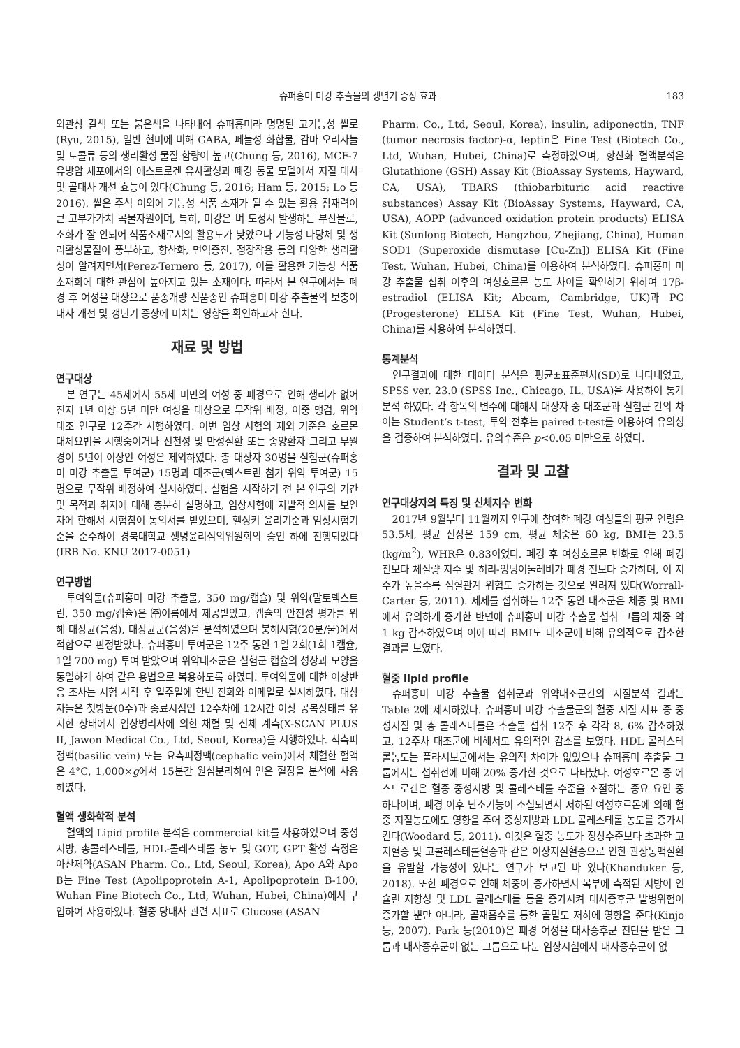슈퍼홍미 미강 추출물의 갱년기 증상 효과 183
외관상 갈색 또는 붉은색을 나타내어 슈퍼홍미라 명명된 고기능성 쌀로(Ryu, 2015), 일반 현미에 비해 GABA, 페놀성 화합물, 감마 오리자놀 및 토콜류 등의 생리활성 물질 함량이 높고(Chung 등, 2016), MCF-7 유방암 세포에서의 에스트로겐 유사활성과 폐경 동물 모델에서 지질 대사 및 골대사 개선 효능이 있다(Chung 등, 2016; Ham 등, 2015; Lo 등 2016). 쌀은 주식 이외에 기능성 식품 소재가 될 수 있는 활용 잠재력이 큰 고부가가치 곡물자원이며, 특히, 미강은 벼 도정시 발생하는 부산물로, 소화가 잘 안되어 식품소재로서의 활용도가 낮았으나 기능성 다당체 및 생리활성물질이 풍부하고, 항산화, 면역증진, 정장작용 등의 다양한 생리활성이 알려지면서(Perez-Ternero 등, 2017), 이를 활용한 기능성 식품 소재화에 대한 관심이 높아지고 있는 소재이다. 따라서 본 연구에서는 폐경 후 여성을 대상으로 품종개량 신품종인 슈퍼홍미 미강 추출물의 보충이 대사 개선 및 갱년기 증상에 미치는 영향을 확인하고자 한다.
재료 및 방법
연구대상
본 연구는 45세에서 55세 미만의 여성 중 폐경으로 인해 생리가 없어진지 1년 이상 5년 미만 여성을 대상으로 무작위 배정, 이중 맹검, 위약 대조 연구로 12주간 시행하였다. 이번 임상 시험의 제외 기준은 호르몬 대체요법을 시행중이거나 선천성 및 만성질환 또는 종양환자 그리고 무월경이 5년이 이상인 여성은 제외하였다. 총 대상자 30명을 실험군(슈퍼홍미 미강 추출물 투여군) 15명과 대조군(덱스트린 첨가 위약 투여군) 15명으로 무작위 배정하여 실시하였다. 실험을 시작하기 전 본 연구의 기간 및 목적과 취지에 대해 충분히 설명하고, 임상시험에 자발적 의사를 보인자에 한해서 시험참여 동의서를 받았으며, 헬싱키 윤리기준과 임상시험기준을 준수하여 경북대학교 생명윤리심의위원회의 승인 하에 진행되었다(IRB No. KNU 2017-0051)
연구방법
투여약물(슈퍼홍미 미강 추출물, 350 mg/캡슐) 및 위약(말토덱스트린, 350 mg/캡슐)은 ㈜이롬에서 제공받았고, 캡슐의 안전성 평가를 위해 대장균(음성), 대장균군(음성)을 분석하였으며 붕해시험(20분/물)에서 적합으로 판정받았다. 슈퍼홍미 투여군은 12주 동안 1일 2회(1회 1캡슐, 1일 700 mg) 투여 받았으며 위약대조군은 실험군 캡슐의 성상과 모양을 동일하게 하여 같은 용법으로 복용하도록 하였다. 투여약물에 대한 이상반응 조사는 시험 시작 후 일주일에 한번 전화와 이메일로 실시하였다. 대상자들은 첫방문(0주)과 종료시점인 12주차에 12시간 이상 공복상태를 유지한 상태에서 임상병리사에 의한 채혈 및 신체 계측(X-SCAN PLUS II, Jawon Medical Co., Ltd, Seoul, Korea)을 시행하였다. 척측피정맥(basilic vein) 또는 요측피정맥(cephalic vein)에서 채혈한 혈액은 4°C, 1,000×g에서 15분간 원심분리하여 얻은 혈장을 분석에 사용하였다.
혈액 생화학적 분석
혈액의 Lipid profile 분석은 commercial kit를 사용하였으며 중성지방, 총콜레스테롤, HDL-콜레스테롤 농도 및 GOT, GPT 활성 측정은 아산제약(ASAN Pharm. Co., Ltd, Seoul, Korea), Apo A와 Apo B는 Fine Test (Apolipoprotein A-1, Apolipoprotein B-100, Wuhan Fine Biotech Co., Ltd, Wuhan, Hubei, China)에서 구입하여 사용하였다. 혈중 당대사 관련 지표로 Glucose (ASAN
Pharm. Co., Ltd, Seoul, Korea), insulin, adiponectin, TNF (tumor necrosis factor)-α, leptin은 Fine Test (Biotech Co., Ltd, Wuhan, Hubei, China)로 측정하였으며, 항산화 혈액분석은 Glutathione (GSH) Assay Kit (BioAssay Systems, Hayward, CA, USA), TBARS (thiobarbituric acid reactive substances) Assay Kit (BioAssay Systems, Hayward, CA, USA), AOPP (advanced oxidation protein products) ELISA Kit (Sunlong Biotech, Hangzhou, Zhejiang, China), Human SOD1 (Superoxide dismutase [Cu-Zn]) ELISA Kit (Fine Test, Wuhan, Hubei, China)를 이용하여 분석하였다. 슈퍼홍미 미강 추출물 섭취 이후의 여성호르몬 농도 차이를 확인하기 위하여 17β-estradiol (ELISA Kit; Abcam, Cambridge, UK)과 PG (Progesterone) ELISA Kit (Fine Test, Wuhan, Hubei, China)를 사용하여 분석하였다.
통계분석
연구결과에 대한 데이터 분석은 평균±표준편차(SD)로 나타내었고, SPSS ver. 23.0 (SPSS Inc., Chicago, IL, USA)을 사용하여 통계분석 하였다. 각 항목의 변수에 대해서 대상자 중 대조군과 실험군 간의 차이는 Student’s t-test, 투약 전후는 paired t-test를 이용하여 유의성을 검증하여 분석하였다. 유의수준은 p<0.05 미만으로 하였다.
결과 및 고찰
연구대상자의 특징 및 신체지수 변화
2017년 9월부터 11월까지 연구에 참여한 폐경 여성들의 평균 연령은 53.5세, 평균 신장은 159 cm, 평균 체중은 60 kg, BMI는 23.5 (kg/m<sup>2</sup>), WHR은 0.83이었다. 폐경 후 여성호르몬 변화로 인해 폐경 전보다 체질량 지수 및 허리-엉덩이둘레비가 폐경 전보다 증가하며, 이 지수가 높을수록 심혈관계 위험도 증가하는 것으로 알려져 있다(Worrall-Carter 등, 2011). 제제를 섭취하는 12주 동안 대조군은 체중 및 BMI에서 유의하게 증가한 반면에 슈퍼홍미 미강 추출물 섭취 그룹의 체중 약 1 kg 감소하였으며 이에 따라 BMI도 대조군에 비해 유의적으로 감소한 결과를 보였다.
혈중 lipid profile
슈퍼홍미 미강 추출물 섭취군과 위약대조군간의 지질분석 결과는 Table 2에 제시하였다. 슈퍼홍미 미강 추출물군의 혈중 지질 지표 중 중성지질 및 총 콜레스테롤은 추출물 섭취 12주 후 각각 8, 6% 감소하였고, 12주차 대조군에 비해서도 유의적인 감소를 보였다. HDL 콜레스테롤농도는 플라시보군에서는 유의적 차이가 없었으나 슈퍼홍미 추출물 그룹에서는 섭취전에 비해 20% 증가한 것으로 나타났다. 여성호르몬 중 에스트로겐은 혈중 중성지방 및 콜레스테롤 수준을 조절하는 중요 요인 중 하나이며, 폐경 이후 난소기능이 소실되면서 저하된 여성호르몬에 의해 혈중 지질농도에도 영향을 주어 중성지방과 LDL 콜레스테롤 농도를 증가시킨다(Woodard 등, 2011). 이것은 혈중 농도가 정상수준보다 초과한 고지혈증 및 고콜레스테롤혈증과 같은 이상지질혈증으로 인한 관상동맥질환을 유발할 가능성이 있다는 연구가 보고된 바 있다(Khanduker 등, 2018). 또한 폐경으로 인해 체중이 증가하면서 복부에 축적된 지방이 인슐린 저항성 및 LDL 콜레스테롤 등을 증가시켜 대사증후군 발병위험이 증가할 뿐만 아니라, 골재흡수를 통한 골밀도 저하에 영향을 준다(Kinjo 등, 2007). Park 등(2010)은 폐경 여성을 대사증후군 진단을 받은 그룹과 대사증후군이 없는 그룹으로 나눈 임상시험에서 대사증후군이 없